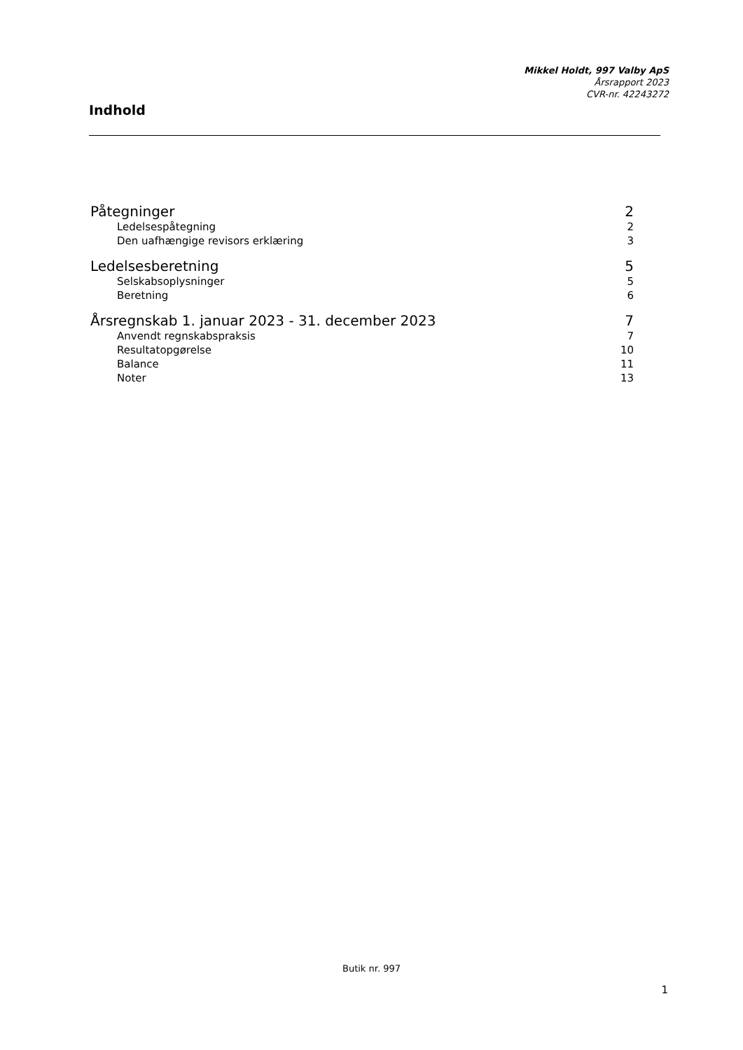Mikkel Holdt, 997 Valby ApS
Årsrapport 2023
CVR-nr. 42243272
Indhold
Påtegninger 2
Ledelsespåtegning 2
Den uafhængige revisors erklæring 3
Ledelsesberetning 5
Selskabsoplysninger 5
Beretning 6
Årsregnskab 1. januar 2023 - 31. december 2023 7
Anvendt regnskabspraksis 7
Resultatopgørelse 10
Balance 11
Noter 13
Butik nr. 997
1